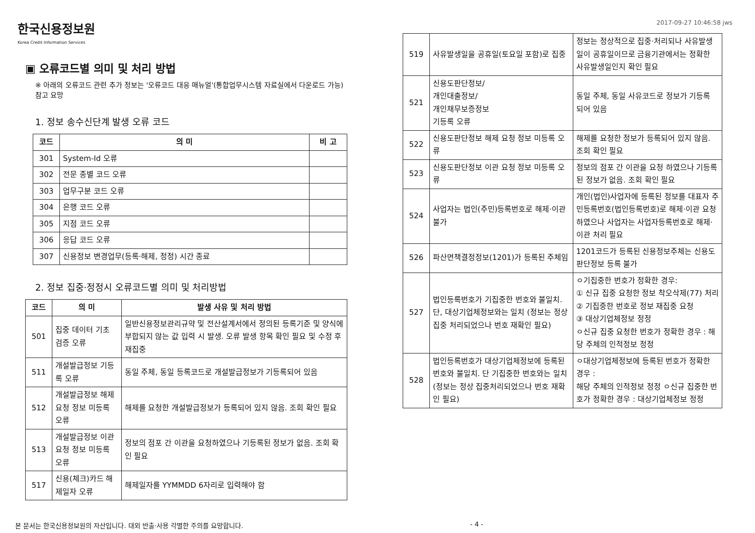한국신용정보원
Korea Credit Information Services
2017-09-27 10:46:58 jws
▣ 오류코드별 의미 및 처리 방법
※ 아래의 오류코드 관련 추가 정보는 '오류코드 대응 매뉴얼'(통합업무시스템 자료실에서 다운로드 가능) 참고 요망
1. 정보 송수신단계 발생 오류 코드
| 코드 | 의 미 | 비 고 |
| --- | --- | --- |
| 301 | System-Id 오류 | |
| 302 | 전문 종별 코드 오류 | |
| 303 | 업무구분 코드 오류 | |
| 304 | 은행 코드 오류 | |
| 305 | 지점 코드 오류 | |
| 306 | 응답 코드 오류 | |
| 307 | 신용정보 변경업무(등록·해제, 정정) 시간 종료 | |
2. 정보 집중·정정시 오류코드별 의미 및 처리방법
| 코드 | 의 미 | 발생 사유 및 처리 방법 |
| --- | --- | --- |
| 501 | 집중 데이터 기초 검증 오류 | 일반신용정보관리규약 및 전산설계서에서 정의된 등록기준 및 양식에 부합되지 않는 값 입력 시 발생. 오류 발생 항목 확인 필요 및 수정 후 재집중 |
| 511 | 개설발급정보 기등록 오류 | 동일 주체, 동일 등록코드로 개설발급정보가 기등록되어 있음 |
| 512 | 개설발급정보 해제 요청 정보 미등록 오류 | 해제를 요청한 개설발급정보가 등록되어 있지 않음. 조회 확인 필요 |
| 513 | 개설발급정보 이관 요청 정보 미등록 오류 | 정보의 점포 간 이관을 요청하였으나 기등록된 정보가 없음. 조회 확인 필요 |
| 517 | 신용(체크)카드 해제일자 오류 | 해제일자를 YYMMDD 6자리로 입력해야 함 |
| 519 | 사유발생일을 공휴일(토요일 포함)로 집중 | 정보는 정상적으로 집중·처리되나 사유발생일이 공휴일이므로 금융기관에서는 정확한 사유발생일인지 확인 필요 |
| 521 | 신용도판단정보/ 개인대출정보/ 개인채무보증정보 기등록 오류 | 동일 주체, 동일 사유코드로 정보가 기등록 되어 있음 |
| 522 | 신용도판단정보 해제 요청 정보 미등록 오류 | 해제를 요청한 정보가 등록되어 있지 않음. 조회 확인 필요 |
| 523 | 신용도판단정보 이관 요청 정보 미등록 오류 | 정보의 점포 간 이관을 요청 하였으나 기등록된 정보가 없음. 조회 확인 필요 |
| 524 | 사업자는 법인(주민)등록번호로 해제·이관 불가 | 개인(법인)사업자에 등록된 정보를 대표자 주민등록번호(법인등록번호)로 해제·이관 요청하였으나 사업자는 사업자등록번호로 해제·이관 처리 필요 |
| 526 | 파산면책결정정보(1201)가 등록된 주체임 | 1201코드가 등록된 신용정보주체는 신용도판단정보 등록 불가 |
| 527 | 법인등록번호가 기집중한 번호와 불일치. 단, 대상기업체정보와는 일치 (정보는 정상 집중 처리되었으나 번호 재확인 필요) | ㅇ기집중한 번호가 정확한 경우: ① 신규 집중 요청한 정보 착오삭제(77) 처리 ② 기집중한 번호로 정보 재집중 요청 ③ 대상기업체정보 정정 ㅇ신규 집중 요청한 번호가 정확한 경우 : 해당 주체의 인적정보 정정 |
| 528 | 법인등록번호가 대상기업체정보에 등록된 번호와 불일치. 단 기집중한 번호와는 일치 (정보는 정상 집중처리되었으나 번호 재확인 필요) | ㅇ대상기업체정보에 등록된 번호가 정확한 경우 : 해당 주체의 인적정보 정정 ㅇ신규 집중한 번호가 정확한 경우 : 대상기업체정보 정정 |
본 문서는 한국신용정보원의 자산입니다. 대외 반출·사용 각별한 주의를 요망합니다. - 4 -